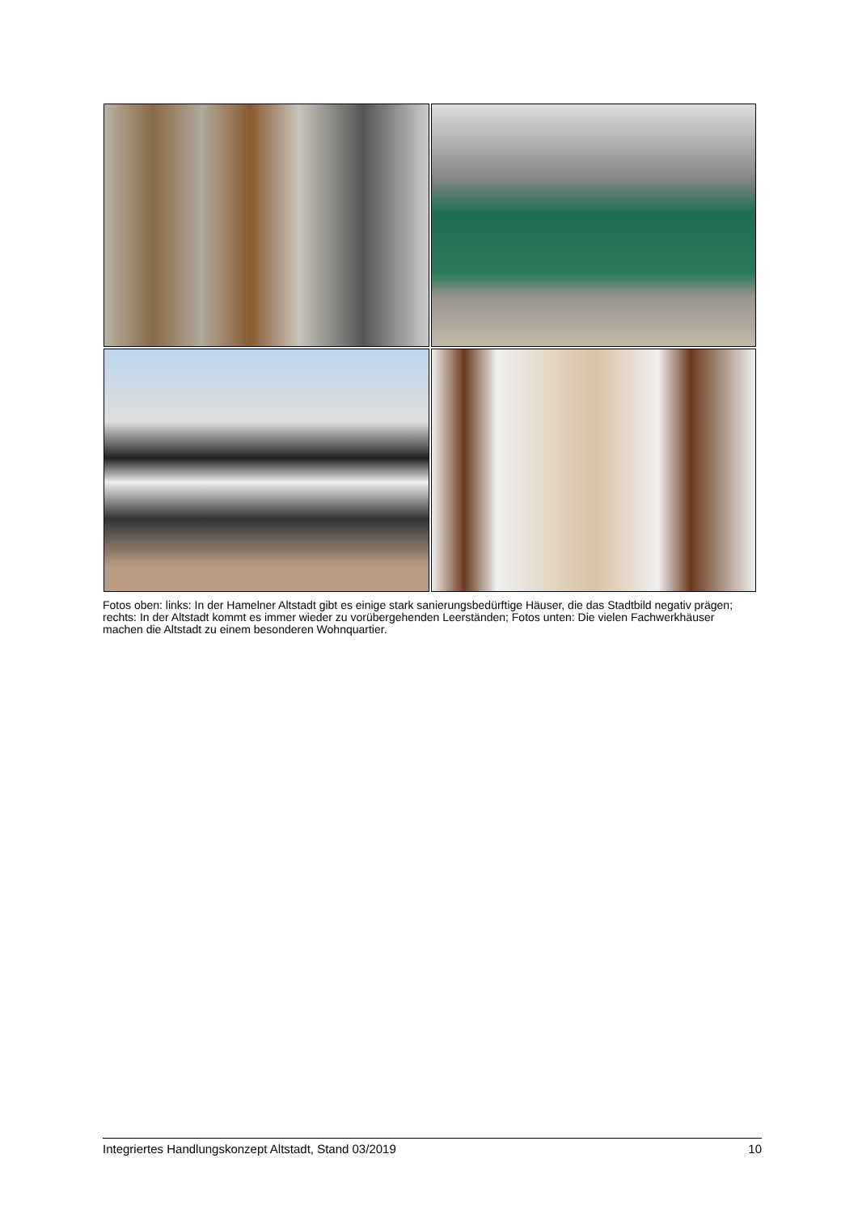Fotos oben: links: In der Hamelner Altstadt gibt es einige stark sanierungsbedürftige Häuser, die das Stadtbild negativ prägen; rechts: In der Altstadt kommt es immer wieder zu vorübergehenden Leerständen; Fotos unten: Die vielen Fachwerkhäuser machen die Altstadt zu einem besonderen Wohnquartier.
Integriertes Handlungskonzept Altstadt, Stand 03/2019 10